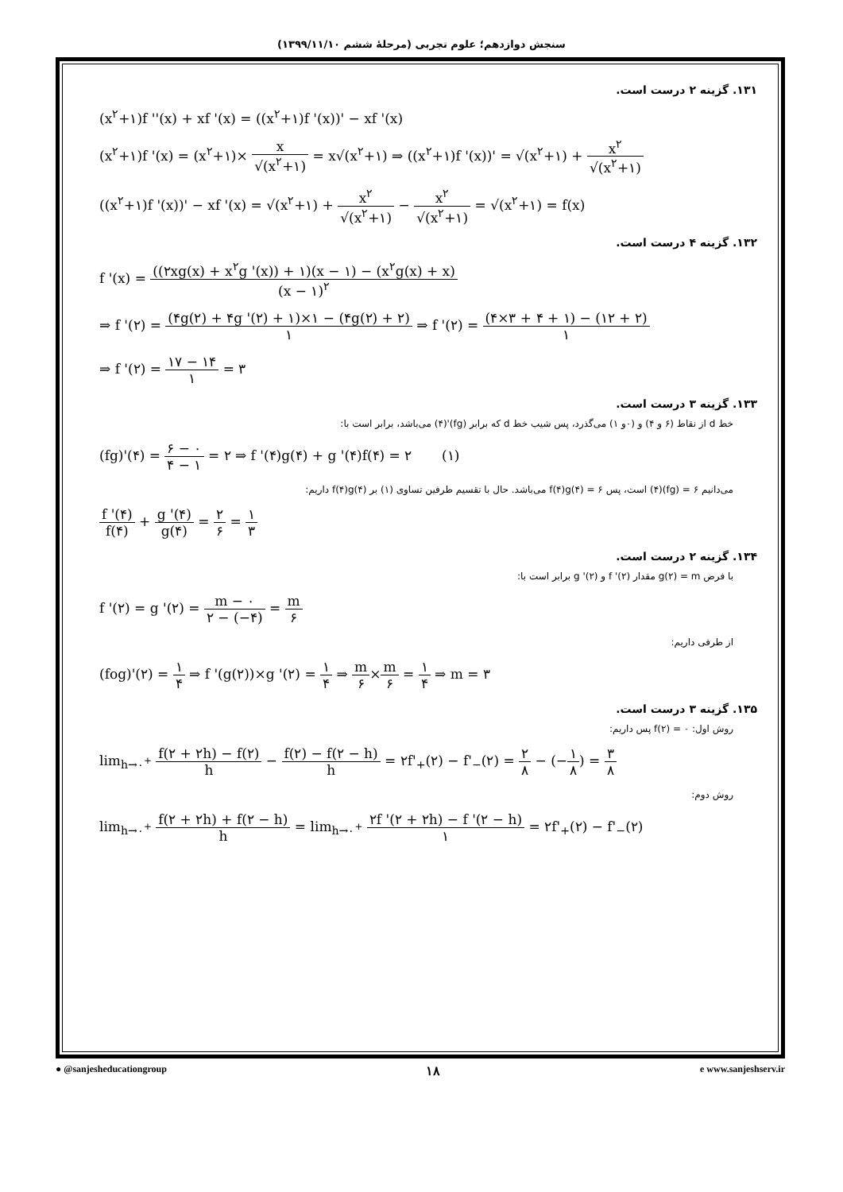سنجش دوازدهم؛ علوم تجربی (مرحلهٔ ششم ۱۳۹۹/۱۱/۱۰)
۱۳۱. گزینه ۲ درست است.
(x<sup>۲</sup>+۱)f ''(x) + xf '(x) = ((x<sup>۲</sup>+۱)f '(x))' − xf '(x)
(x<sup>۲</sup>+۱)f '(x) = (x<sup>۲</sup>+۱)× x √(x<sup>۲</sup>+۱) = x√(x<sup>۲</sup>+۱) ⇒ ((x<sup>۲</sup>+۱)f '(x))' = √(x<sup>۲</sup>+۱) + x<sup>۲</sup> √(x<sup>۲</sup>+۱)
((x<sup>۲</sup>+۱)f '(x))' − xf '(x) = √(x<sup>۲</sup>+۱) + x<sup>۲</sup> √(x<sup>۲</sup>+۱) − x<sup>۲</sup> √(x<sup>۲</sup>+۱) = √(x<sup>۲</sup>+۱) = f(x)
۱۳۲. گزینه ۴ درست است.
f '(x) = ((۲xg(x) + x<sup>۲</sup>g '(x)) + ۱)(x − ۱) − (x<sup>۲</sup>g(x) + x) (x − ۱)<sup>۲</sup>
⇒ f '(۲) = (۴g(۲) + ۴g '(۲) + ۱)×۱ − (۴g(۲) + ۲) ۱ ⇒ f '(۲) = (۴×۳ + ۴ + ۱) − (۱۲ + ۲) ۱
⇒ f '(۲) = ۱۷ − ۱۴ ۱ = ۳
۱۳۳. گزینه ۳ درست است.
خط d از نقاط (۶ و ۴) و (۰و ۱) می‌گذرد، پس شیب خط d که برابر (fg)'(۴) می‌باشد، برابر است با:
(fg)'(۴) = ۶ − ۰ ۴ − ۱ = ۲ ⇒ f '(۴)g(۴) + g '(۴)f(۴) = ۲ (۱)
می‌دانیم ۶ = (fg)(۴) است، پس ۶ = f(۴)g(۴) می‌باشد. حال با تقسیم طرفین تساوی (۱) بر f(۴)g(۴) داریم:
f '(۴) f(۴) + g '(۴) g(۴) = ۲ ۶ = ۱ ۳
۱۳۴. گزینه ۲ درست است.
با فرض g(۲) = m مقدار f '(۲) و g '(۲) برابر است با:
f '(۲) = g '(۲) = m − ۰ ۲ − (−۴) = m ۶
از طرفی داریم:
(fog)'(۲) = ۱ ۴ ⇒ f '(g(۲))×g '(۲) = ۱ ۴ ⇒ m ۶×m ۶ = ۱ ۴ ⇒ m = ۳
۱۳۵. گزینه ۳ درست است.
روش اول: f(۲) = ۰ پس داریم:
lim<sub>h→۰<sup>+</sup></sub> f(۲ + ۲h) − f(۲) h − f(۲) − f(۲ − h) h = ۲f'<sub>+</sub>(۲) − f'<sub>−</sub>(۲) = ۲ ۸ − (−۱ ۸) = ۳ ۸
روش دوم:
lim<sub>h→۰<sup>+</sup></sub> f(۲ + ۲h) + f(۲ − h) h = lim<sub>h→۰<sup>+</sup></sub> ۲f '(۲ + ۲h) − f '(۲ − h) ۱ = ۲f'<sub>+</sub>(۲) − f'<sub>−</sub>(۲)
● @sanjesheducationgroup ۱۸ e www.sanjeshserv.ir